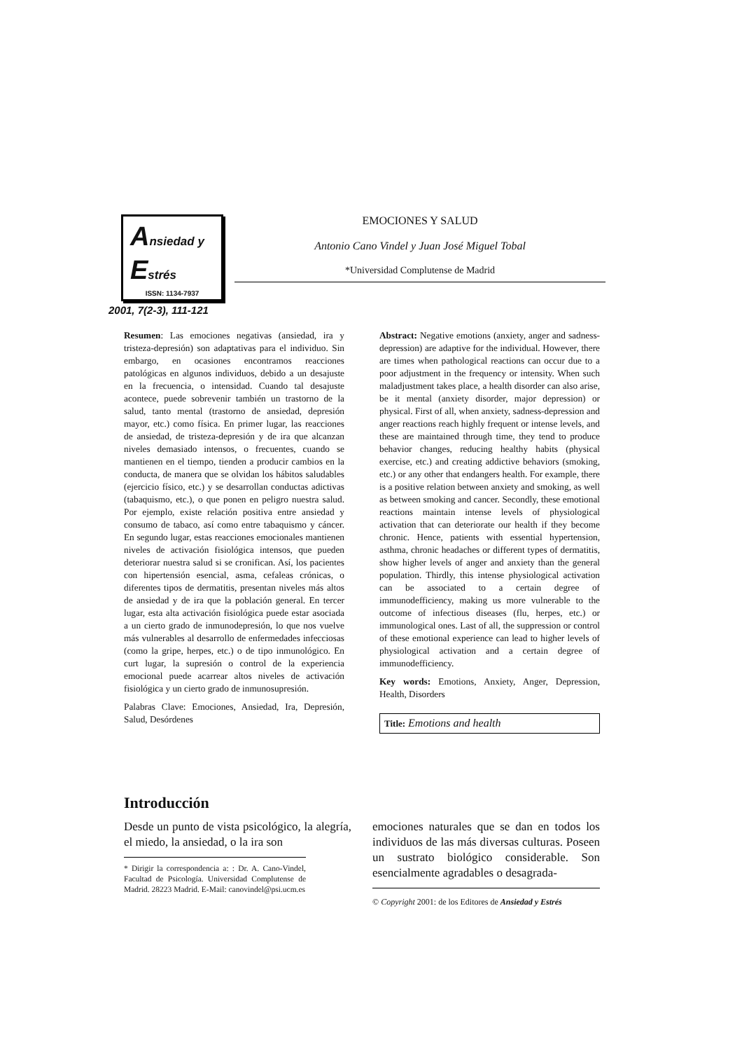Ansiedad y
Estrés
ISSN: 1134-7937
2001, 7(2-3), 111-121
EMOCIONES Y SALUD
Antonio Cano Vindel y Juan José Miguel Tobal
*Universidad Complutense de Madrid
Resumen: Las emociones negativas (ansiedad, ira y tristeza-depresión) son adaptativas para el individuo. Sin embargo, en ocasiones encontramos reacciones patológicas en algunos individuos, debido a un desajuste en la frecuencia, o intensidad. Cuando tal desajuste acontece, puede sobrevenir también un trastorno de la salud, tanto mental (trastorno de ansiedad, depresión mayor, etc.) como física. En primer lugar, las reacciones de ansiedad, de tristeza-depresión y de ira que alcanzan niveles demasiado intensos, o frecuentes, cuando se mantienen en el tiempo, tienden a producir cambios en la conducta, de manera que se olvidan los hábitos saludables (ejercicio físico, etc.) y se desarrollan conductas adictivas (tabaquismo, etc.), o que ponen en peligro nuestra salud. Por ejemplo, existe relación positiva entre ansiedad y consumo de tabaco, así como entre tabaquismo y cáncer. En segundo lugar, estas reacciones emocionales mantienen niveles de activación fisiológica intensos, que pueden deteriorar nuestra salud si se cronifican. Así, los pacientes con hipertensión esencial, asma, cefaleas crónicas, o diferentes tipos de dermatitis, presentan niveles más altos de ansiedad y de ira que la población general. En tercer lugar, esta alta activación fisiológica puede estar asociada a un cierto grado de inmunodepresión, lo que nos vuelve más vulnerables al desarrollo de enfermedades infecciosas (como la gripe, herpes, etc.) o de tipo inmunológico. En curt lugar, la supresión o control de la experiencia emocional puede acarrear altos niveles de activación fisiológica y un cierto grado de inmunosupresión.
Palabras Clave: Emociones, Ansiedad, Ira, Depresión, Salud, Desórdenes
Abstract: Negative emotions (anxiety, anger and sadness-depression) are adaptive for the individual. However, there are times when pathological reactions can occur due to a poor adjustment in the frequency or intensity. When such maladjustment takes place, a health disorder can also arise, be it mental (anxiety disorder, major depression) or physical. First of all, when anxiety, sadness-depression and anger reactions reach highly frequent or intense levels, and these are maintained through time, they tend to produce behavior changes, reducing healthy habits (physical exercise, etc.) and creating addictive behaviors (smoking, etc.) or any other that endangers health. For example, there is a positive relation between anxiety and smoking, as well as between smoking and cancer. Secondly, these emotional reactions maintain intense levels of physiological activation that can deteriorate our health if they become chronic. Hence, patients with essential hypertension, asthma, chronic headaches or different types of dermatitis, show higher levels of anger and anxiety than the general population. Thirdly, this intense physiological activation can be associated to a certain degree of immunodefficiency, making us more vulnerable to the outcome of infectious diseases (flu, herpes, etc.) or immunological ones. Last of all, the suppression or control of these emotional experience can lead to higher levels of physiological activation and a certain degree of immunodefficiency.
Key words: Emotions, Anxiety, Anger, Depression, Health, Disorders
Title: Emotions and health
Introducción
Desde un punto de vista psicológico, la alegría, el miedo, la ansiedad, o la ira son
* Dirigir la correspondencia a: : Dr. A. Cano-Vindel, Facultad de Psicología. Universidad Complutense de Madrid. 28223 Madrid. E-Mail: canovindel@psi.ucm.es
emociones naturales que se dan en todos los individuos de las más diversas culturas. Poseen un sustrato biológico considerable. Son esencialmente agradables o desagrada-
© Copyright 2001: de los Editores de Ansiedad y Estrés